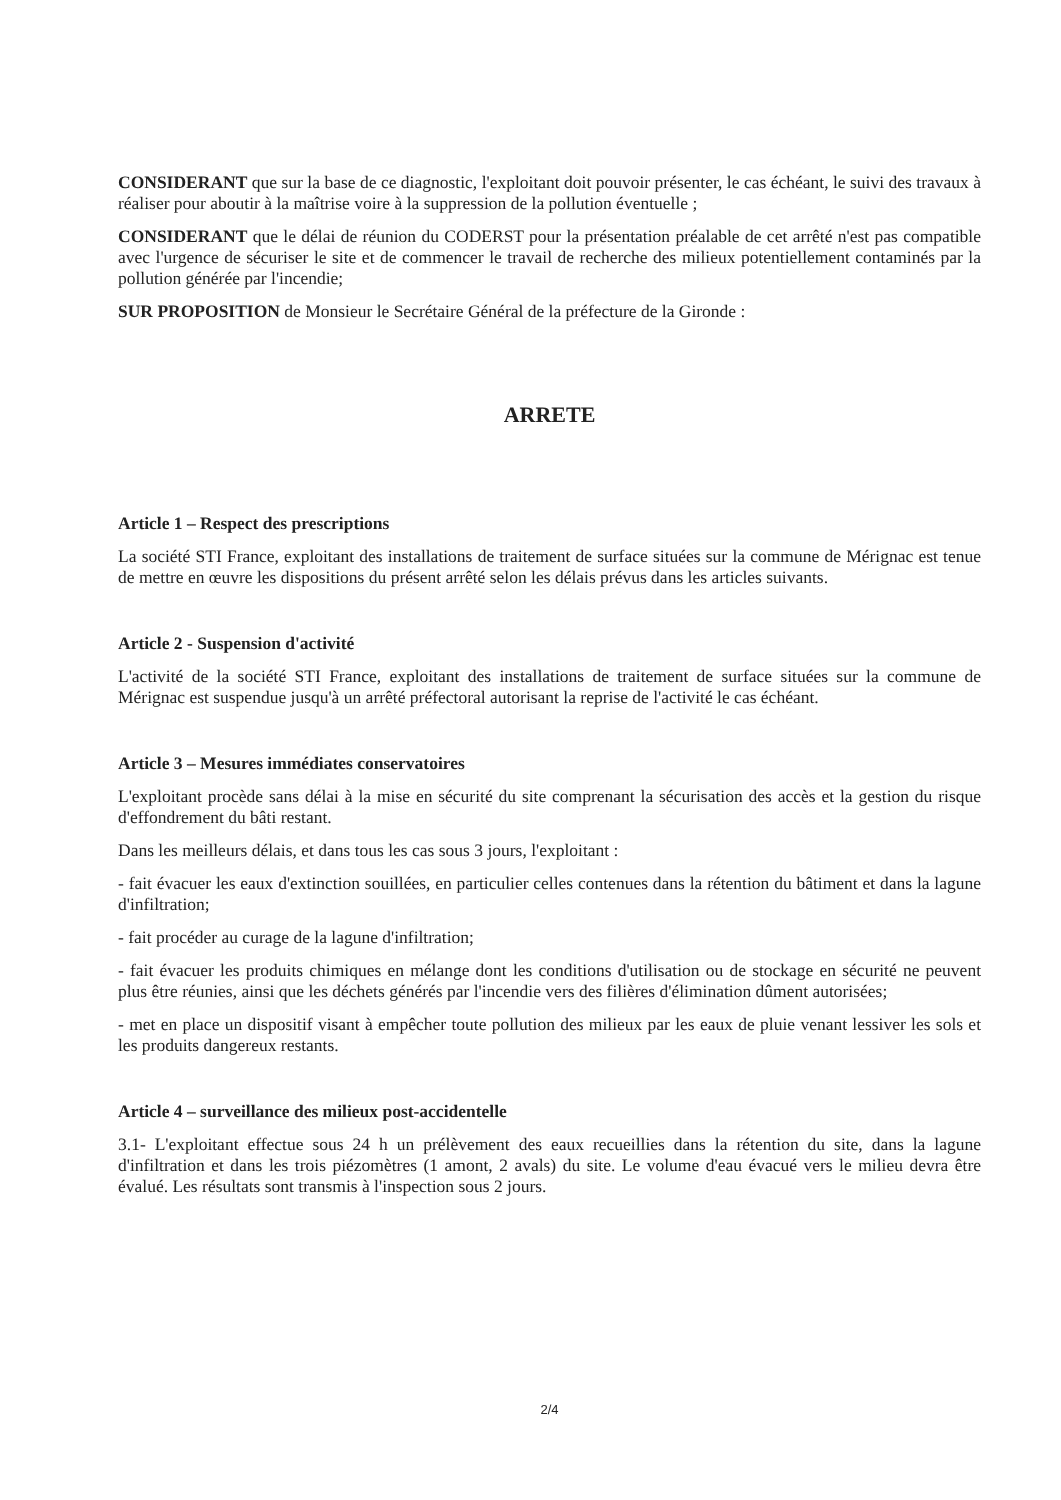CONSIDERANT que sur la base de ce diagnostic, l'exploitant doit pouvoir présenter, le cas échéant, le suivi des travaux à réaliser pour aboutir à la maîtrise voire à la suppression de la pollution éventuelle ;
CONSIDERANT que le délai de réunion du CODERST pour la présentation préalable de cet arrêté n'est pas compatible avec l'urgence de sécuriser le site et de commencer le travail de recherche des milieux potentiellement contaminés par la pollution générée par l'incendie;
SUR PROPOSITION de Monsieur le Secrétaire Général de la préfecture de la Gironde :
ARRETE
Article 1 – Respect des prescriptions
La société STI France, exploitant des installations de traitement de surface situées sur la commune de Mérignac est tenue de mettre en œuvre les dispositions du présent arrêté selon les délais prévus dans les articles suivants.
Article 2 - Suspension d'activité
L'activité de la société STI France, exploitant des installations de traitement de surface situées sur la commune de Mérignac est suspendue jusqu'à un arrêté préfectoral autorisant la reprise de l'activité le cas échéant.
Article 3 – Mesures immédiates conservatoires
L'exploitant procède sans délai à la mise en sécurité du site comprenant la sécurisation des accès et la gestion du risque d'effondrement du bâti restant.
Dans les meilleurs délais, et dans tous les cas sous 3 jours, l'exploitant :
- fait évacuer les eaux d'extinction souillées, en particulier celles contenues dans la rétention du bâtiment et dans la lagune d'infiltration;
- fait procéder au curage de la lagune d'infiltration;
- fait évacuer les produits chimiques en mélange dont les conditions d'utilisation ou de stockage en sécurité ne peuvent plus être réunies, ainsi que les déchets générés par l'incendie vers des filières d'élimination dûment autorisées;
- met en place un dispositif visant à empêcher toute pollution des milieux par les eaux de pluie venant lessiver les sols et les produits dangereux restants.
Article 4 – surveillance des milieux post-accidentelle
3.1- L'exploitant effectue sous 24 h un prélèvement des eaux recueillies dans la rétention du site, dans la lagune d'infiltration et dans les trois piézomètres (1 amont, 2 avals) du site. Le volume d'eau évacué vers le milieu devra être évalué. Les résultats sont transmis à l'inspection sous 2 jours.
2/4